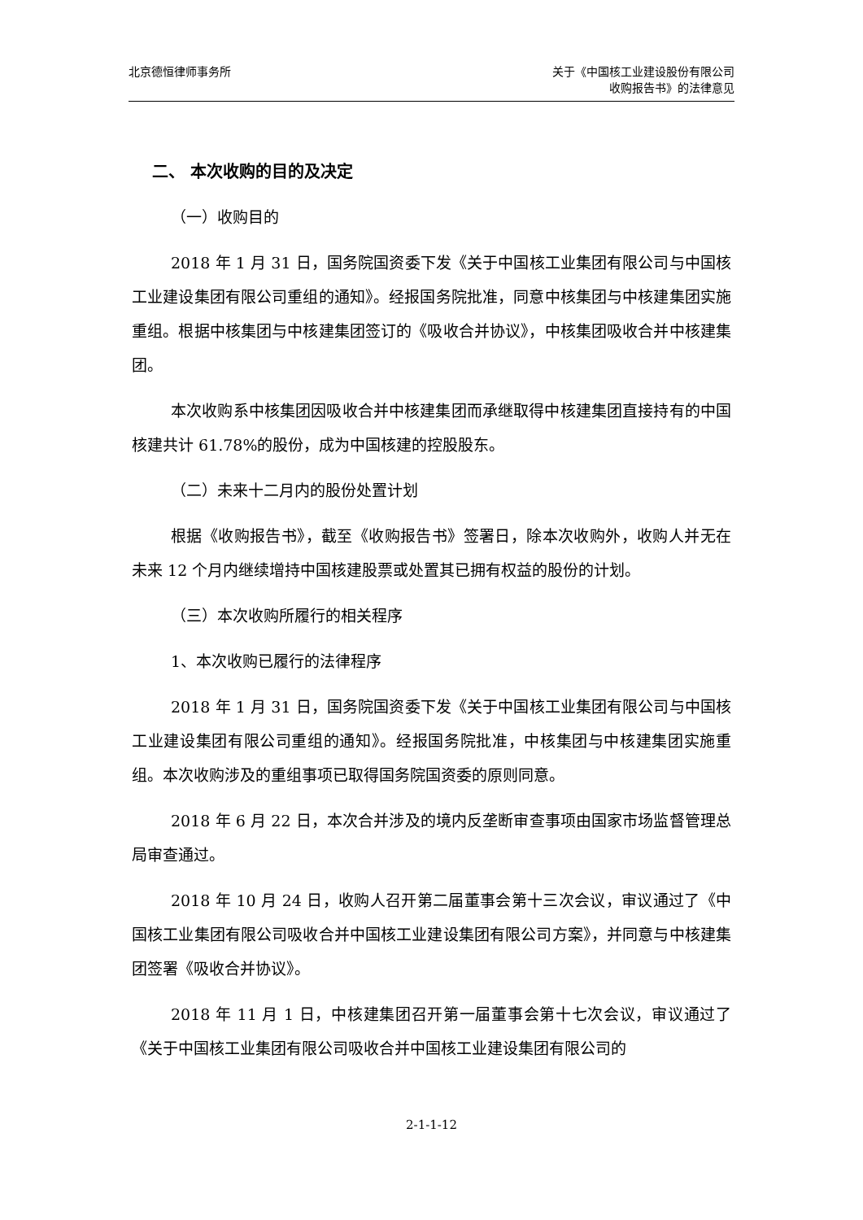北京德恒律师事务所 关于《中国核工业建设股份有限公司
收购报告书》的法律意见
二、 本次收购的目的及决定
（一）收购目的
2018 年 1 月 31 日，国务院国资委下发《关于中国核工业集团有限公司与中国核工业建设集团有限公司重组的通知》。经报国务院批准，同意中核集团与中核建集团实施重组。根据中核集团与中核建集团签订的《吸收合并协议》，中核集团吸收合并中核建集团。
本次收购系中核集团因吸收合并中核建集团而承继取得中核建集团直接持有的中国核建共计 61.78%的股份，成为中国核建的控股股东。
（二）未来十二月内的股份处置计划
根据《收购报告书》，截至《收购报告书》签署日，除本次收购外，收购人并无在未来 12 个月内继续增持中国核建股票或处置其已拥有权益的股份的计划。
（三）本次收购所履行的相关程序
1、本次收购已履行的法律程序
2018 年 1 月 31 日，国务院国资委下发《关于中国核工业集团有限公司与中国核工业建设集团有限公司重组的通知》。经报国务院批准，中核集团与中核建集团实施重组。本次收购涉及的重组事项已取得国务院国资委的原则同意。
2018 年 6 月 22 日，本次合并涉及的境内反垄断审查事项由国家市场监督管理总局审查通过。
2018 年 10 月 24 日，收购人召开第二届董事会第十三次会议，审议通过了《中国核工业集团有限公司吸收合并中国核工业建设集团有限公司方案》，并同意与中核建集团签署《吸收合并协议》。
2018 年 11 月 1 日，中核建集团召开第一届董事会第十七次会议，审议通过了《关于中国核工业集团有限公司吸收合并中国核工业建设集团有限公司的
2-1-1-12